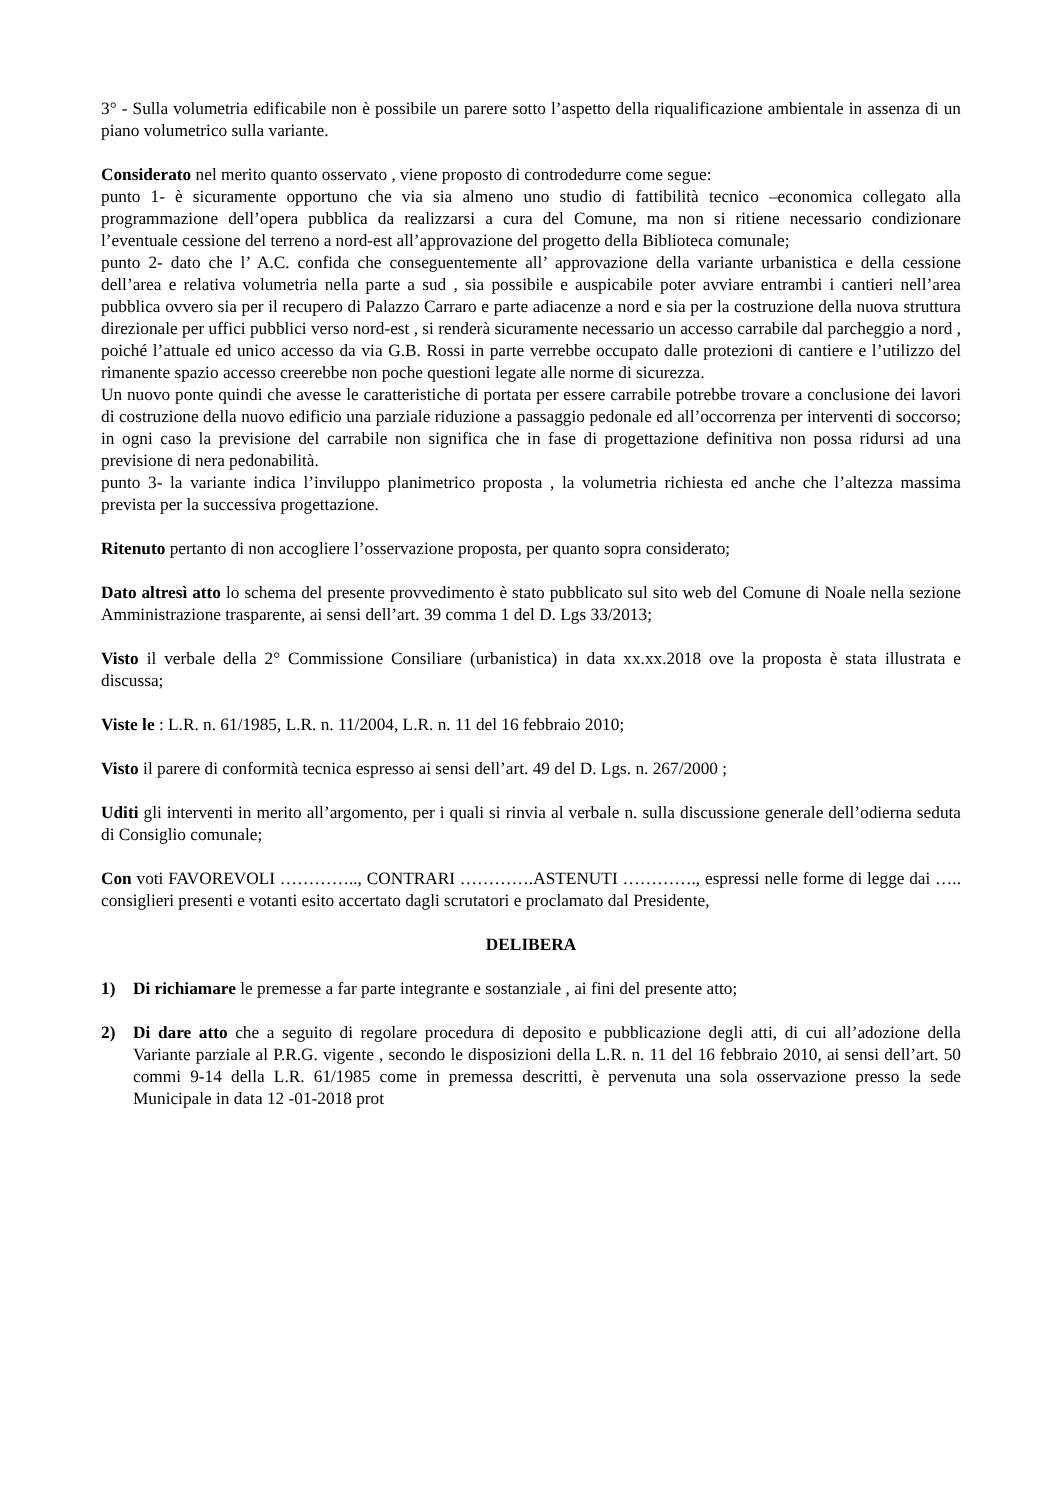3° - Sulla volumetria edificabile non è possibile un parere sotto l’aspetto della riqualificazione ambientale in assenza di un piano volumetrico sulla variante.
Considerato nel merito quanto osservato , viene proposto di controdedurre come segue:
punto 1- è sicuramente opportuno che via sia almeno uno studio di fattibilità tecnico –economica collegato alla programmazione dell’opera pubblica da realizzarsi a cura del Comune, ma non si ritiene necessario condizionare l’eventuale cessione del terreno a nord-est all’approvazione del progetto della Biblioteca comunale;
punto 2- dato che l’ A.C. confida che conseguentemente all’ approvazione della variante urbanistica e della cessione dell’area e relativa volumetria nella parte a sud , sia possibile e auspicabile poter avviare entrambi i cantieri nell’area pubblica ovvero sia per il recupero di Palazzo Carraro e parte adiacenze a nord e sia per la costruzione della nuova struttura direzionale per uffici pubblici verso nord-est , si renderà sicuramente necessario un accesso carrabile dal parcheggio a nord , poiché l’attuale ed unico accesso da via G.B. Rossi in parte verrebbe occupato dalle protezioni di cantiere e l’utilizzo del rimanente spazio accesso creerebbe non poche questioni legate alle norme di sicurezza.
Un nuovo ponte quindi che avesse le caratteristiche di portata per essere carrabile potrebbe trovare a conclusione dei lavori di costruzione della nuovo edificio una parziale riduzione a passaggio pedonale ed all’occorrenza per interventi di soccorso; in ogni caso la previsione del carrabile non significa che in fase di progettazione definitiva non possa ridursi ad una previsione di nera pedonabilità.
punto 3- la variante indica l’inviluppo planimetrico proposta , la volumetria richiesta ed anche che l’altezza massima prevista per la successiva progettazione.
Ritenuto pertanto di non accogliere l’osservazione proposta, per quanto sopra considerato;
Dato altresì atto lo schema del presente provvedimento è stato pubblicato sul sito web del Comune di Noale nella sezione Amministrazione trasparente, ai sensi dell’art. 39 comma 1 del D. Lgs 33/2013;
Visto il verbale della 2° Commissione Consiliare (urbanistica) in data xx.xx.2018 ove la proposta è stata illustrata e discussa;
Viste le : L.R. n. 61/1985, L.R. n. 11/2004, L.R. n. 11 del 16 febbraio 2010;
Visto il parere di conformità tecnica espresso ai sensi dell’art. 49 del D. Lgs. n. 267/2000 ;
Uditi gli interventi in merito all’argomento, per i quali si rinvia al verbale n. sulla discussione generale dell’odierna seduta di Consiglio comunale;
Con voti FAVOREVOLI ………….., CONTRARI ………….ASTENUTI …………., espressi nelle forme di legge dai ….. consiglieri presenti e votanti esito accertato dagli scrutatori e proclamato dal Presidente,
DELIBERA
1) Di richiamare le premesse a far parte integrante e sostanziale , ai fini del presente atto;
2) Di dare atto che a seguito di regolare procedura di deposito e pubblicazione degli atti, di cui all’adozione della Variante parziale al P.R.G. vigente , secondo le disposizioni della L.R. n. 11 del 16 febbraio 2010, ai sensi dell’art. 50 commi 9-14 della L.R. 61/1985 come in premessa descritti, è pervenuta una sola osservazione presso la sede Municipale in data 12 -01-2018 prot